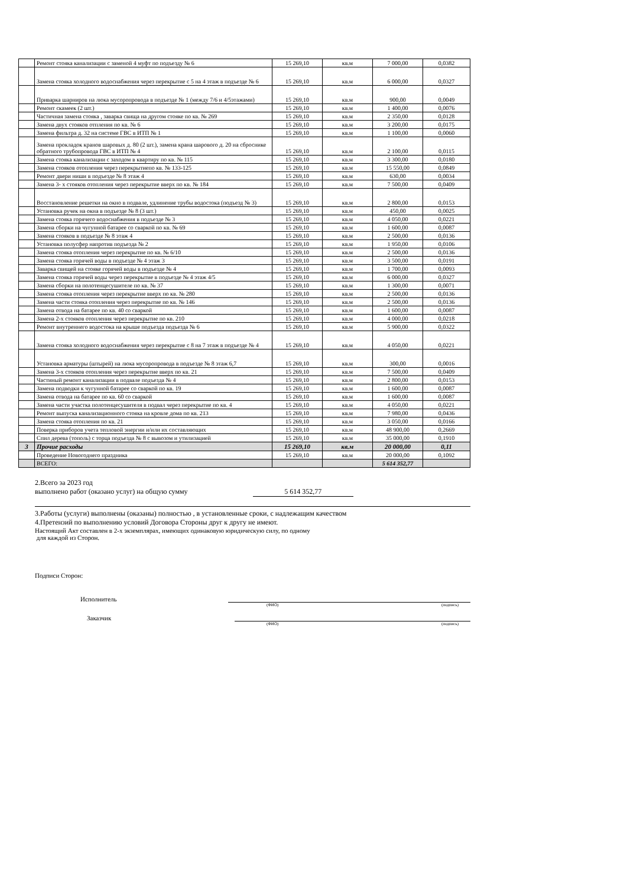| | Ремонт стояка канализации с заменой 4 муфт по подъезду № 6 | 15 269,10 | кв.м | 7 000,00 | 0,0382 |
| | Замена стояка холодного водоснабжения через перекрытие с 5 на 4 этаж в подъезде № 6 | 15 269,10 | кв.м | 6 000,00 | 0,0327 |
| | Приварка шарниров на люка мусоропровода в подъезде № 1 (между 7/6 и 4/5этажами) | 15 269,10 | кв.м | 900,00 | 0,0049 |
| | Ремонт скамеек (2 шт.) | 15 269,10 | кв.м | 1 400,00 | 0,0076 |
| | Частичная замена стояка , заварка свища на другом стояке по кв. № 269 | 15 269,10 | кв.м | 2 350,00 | 0,0128 |
| | Замена двух стояков отпления по кв. № 6 | 15 269,10 | кв.м | 3 200,00 | 0,0175 |
| | Замена фильтра д. 32 на системе ГВС в ИТП № 1 | 15 269,10 | кв.м | 1 100,00 | 0,0060 |
| | Замена прокладок кранов шаровых д. 80 (2 шт.), замена крана шарового д. 20 на сброснике обратного трубопровода ГВС в ИТП № 4 | 15 269,10 | кв.м | 2 100,00 | 0,0115 |
| | Замена стояка канализации с заходом в квартиру по кв. № 115 | 15 269,10 | кв.м | 3 300,00 | 0,0180 |
| | Замена стояков отопления через перекрытиепо кв. № 133-125 | 15 269,10 | кв.м | 15 550,00 | 0,0849 |
| | Ремонт двери ниши в подъезде № 8 этаж 4 | 15 269,10 | кв.м | 630,00 | 0,0034 |
| | Замена 3- х стояков отопления через перекрытие вверх по кв. № 184 | 15 269,10 | кв.м | 7 500,00 | 0,0409 |
| | Восстановление решетки на окно в подвале, удлинение трубы водостока (подъезд № 3) | 15 269,10 | кв.м | 2 800,00 | 0,0153 |
| | Установка ручек на окна в подъезде № 8 (3 шт.) | 15 269,10 | кв.м | 450,00 | 0,0025 |
| | Замена стояка горячего водоснабжения в подъезде № 3 | 15 269,10 | кв.м | 4 050,00 | 0,0221 |
| | Замена сборки на чугунной батарее со сваркой по кв. № 69 | 15 269,10 | кв.м | 1 600,00 | 0,0087 |
| | Замена стояков в подъезде № 8 этаж 4 | 15 269,10 | кв.м | 2 500,00 | 0,0136 |
| | Установка полусфер напротив подъезда № 2 | 15 269,10 | кв.м | 1 950,00 | 0,0106 |
| | Замена стояка отопления через перекрытие по кв. № 6/10 | 15 269,10 | кв.м | 2 500,00 | 0,0136 |
| | Замена стояка горячей воды в подъезде № 4 этаж 3 | 15 269,10 | кв.м | 3 500,00 | 0,0191 |
| | Заварка свищей на стояке горячей воды в подъезде № 4 | 15 269,10 | кв.м | 1 700,00 | 0,0093 |
| | Замена стояка горячей воды через перекрытие в подъезде № 4 этаж 4/5 | 15 269,10 | кв.м | 6 000,00 | 0,0327 |
| | Замена сборки на полотенцесушителе по кв. № 37 | 15 269,10 | кв.м | 1 300,00 | 0,0071 |
| | Замена стояка отопления через перекрытие вверх по кв. № 280 | 15 269,10 | кв.м | 2 500,00 | 0,0136 |
| | Замена части стояка отопления через перекрытие по кв. № 146 | 15 269,10 | кв.м | 2 500,00 | 0,0136 |
| | Замена отвода на батарее по кв. 40 со сваркой | 15 269,10 | кв.м | 1 600,00 | 0,0087 |
| | Замена 2-х стояков отопления через перекрытие по кв. 210 | 15 269,10 | кв.м | 4 000,00 | 0,0218 |
| | Ремонт внутреннего водостока на крыше подъезда подъезда № 6 | 15 269,10 | кв.м | 5 900,00 | 0,0322 |
| | Замена стояка холодного водоснабжения через перекрытие с 8 на 7 этаж в подъезде № 4 | 15 269,10 | кв.м | 4 050,00 | 0,0221 |
| | Установка арматуры (штырей) на люка мусоропровода в подъезде № 8 этаж 6,7 | 15 269,10 | кв.м | 300,00 | 0,0016 |
| | Замена 3-х стояков отопления через перекрытие вверх по кв. 21 | 15 269,10 | кв.м | 7 500,00 | 0,0409 |
| | Частиный ремонт канализации в подвале подъезда № 4 | 15 269,10 | кв.м | 2 800,00 | 0,0153 |
| | Замена подводки к чугунной батарее со сваркой по кв. 19 | 15 269,10 | кв.м | 1 600,00 | 0,0087 |
| | Замена отвода на батарее по кв. 60 со сваркой | 15 269,10 | кв.м | 1 600,00 | 0,0087 |
| | Замена части участка полотенцесушителя в подвал через перекрытие по кв. 4 | 15 269,10 | кв.м | 4 050,00 | 0,0221 |
| | Ремонт выпуска канализационного стояка на кровле дома по кв. 213 | 15 269,10 | кв.м | 7 980,00 | 0,0436 |
| | Замена стояка отопления по кв. 21 | 15 269,10 | кв.м | 3 050,00 | 0,0166 |
| | Поверка приборов учета тепловой энергии и/или их составляющих | 15 269,10 | кв.м | 48 900,00 | 0,2669 |
| | Спил дерева (тополь) с торца подъезда № 8 с вывозом и утилизацией | 15 269,10 | кв.м | 35 000,00 | 0,1910 |
| 3 | Прочие расходы | 15 269,10 | кв.м | 20 000,00 | 0,11 |
| | Проведение Новогоднего праздника | 15 269,10 | кв.м | 20 000,00 | 0,1092 |
| | ВСЕГО: | | | 5 614 352,77 | |
2.Всего за 2023 год
выполнено работ (оказано услуг) на общую сумму 5 614 352,77
3.Работы (услуги) выполнены (оказаны) полностью , в установленные сроки, с надлежащим качеством
4.Претензий по выполнению условий Договора Стороны друг к другу не имеют.
Настоящий Акт составлен в 2-х экземплярах, имеющих одинаковую юридическую силу, по одному
для каждой из Сторон.
Подписи Сторон:
Исполнитель
(ФИО) (подпись)
Заказчик
(ФИО) (подпись)